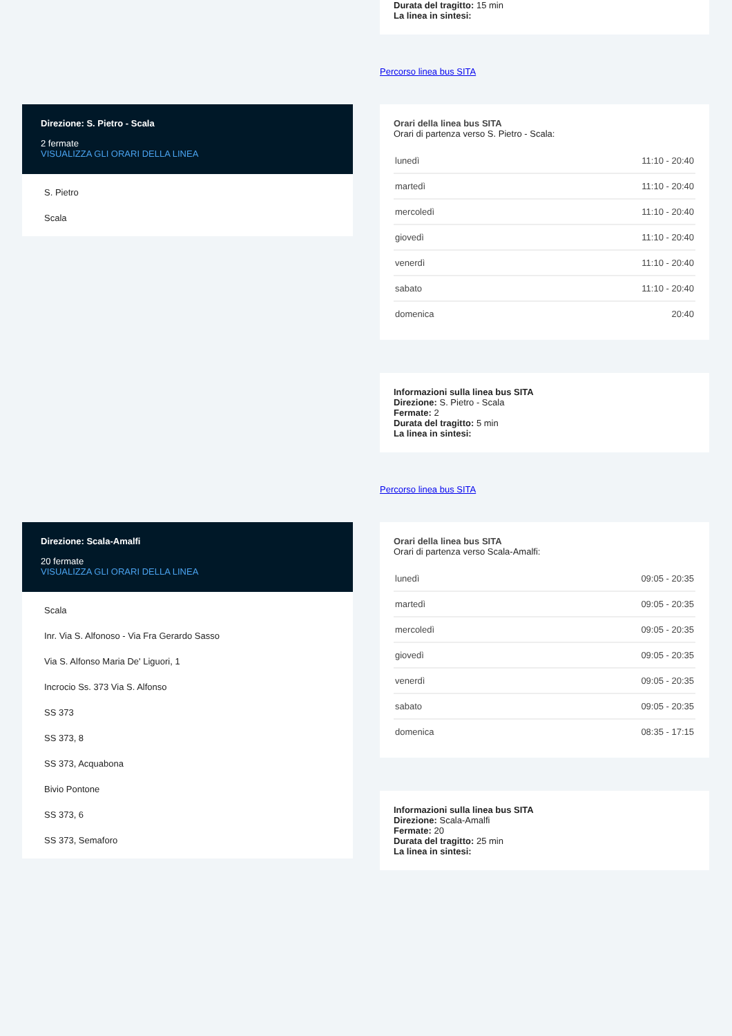Durata del tragitto: 15 min
La linea in sintesi:
Percorso linea bus SITA
Direzione: S. Pietro - Scala
2 fermate
VISUALIZZA GLI ORARI DELLA LINEA
S. Pietro
Scala
Orari della linea bus SITA
Orari di partenza verso S. Pietro - Scala:
| lunedì | 11:10 - 20:40 |
| martedì | 11:10 - 20:40 |
| mercoledì | 11:10 - 20:40 |
| giovedì | 11:10 - 20:40 |
| venerdì | 11:10 - 20:40 |
| sabato | 11:10 - 20:40 |
| domenica | 20:40 |
Informazioni sulla linea bus SITA
Direzione: S. Pietro - Scala
Fermate: 2
Durata del tragitto: 5 min
La linea in sintesi:
Percorso linea bus SITA
Direzione: Scala-Amalfi
20 fermate
VISUALIZZA GLI ORARI DELLA LINEA
Scala
Inr. Via S. Alfonoso - Via Fra Gerardo Sasso
Via S. Alfonso Maria De' Liguori, 1
Incrocio Ss. 373 Via S. Alfonso
SS 373
SS 373, 8
SS 373, Acquabona
Bivio Pontone
SS 373, 6
SS 373, Semaforo
Orari della linea bus SITA
Orari di partenza verso Scala-Amalfi:
| lunedì | 09:05 - 20:35 |
| martedì | 09:05 - 20:35 |
| mercoledì | 09:05 - 20:35 |
| giovedì | 09:05 - 20:35 |
| venerdì | 09:05 - 20:35 |
| sabato | 09:05 - 20:35 |
| domenica | 08:35 - 17:15 |
Informazioni sulla linea bus SITA
Direzione: Scala-Amalfi
Fermate: 20
Durata del tragitto: 25 min
La linea in sintesi: